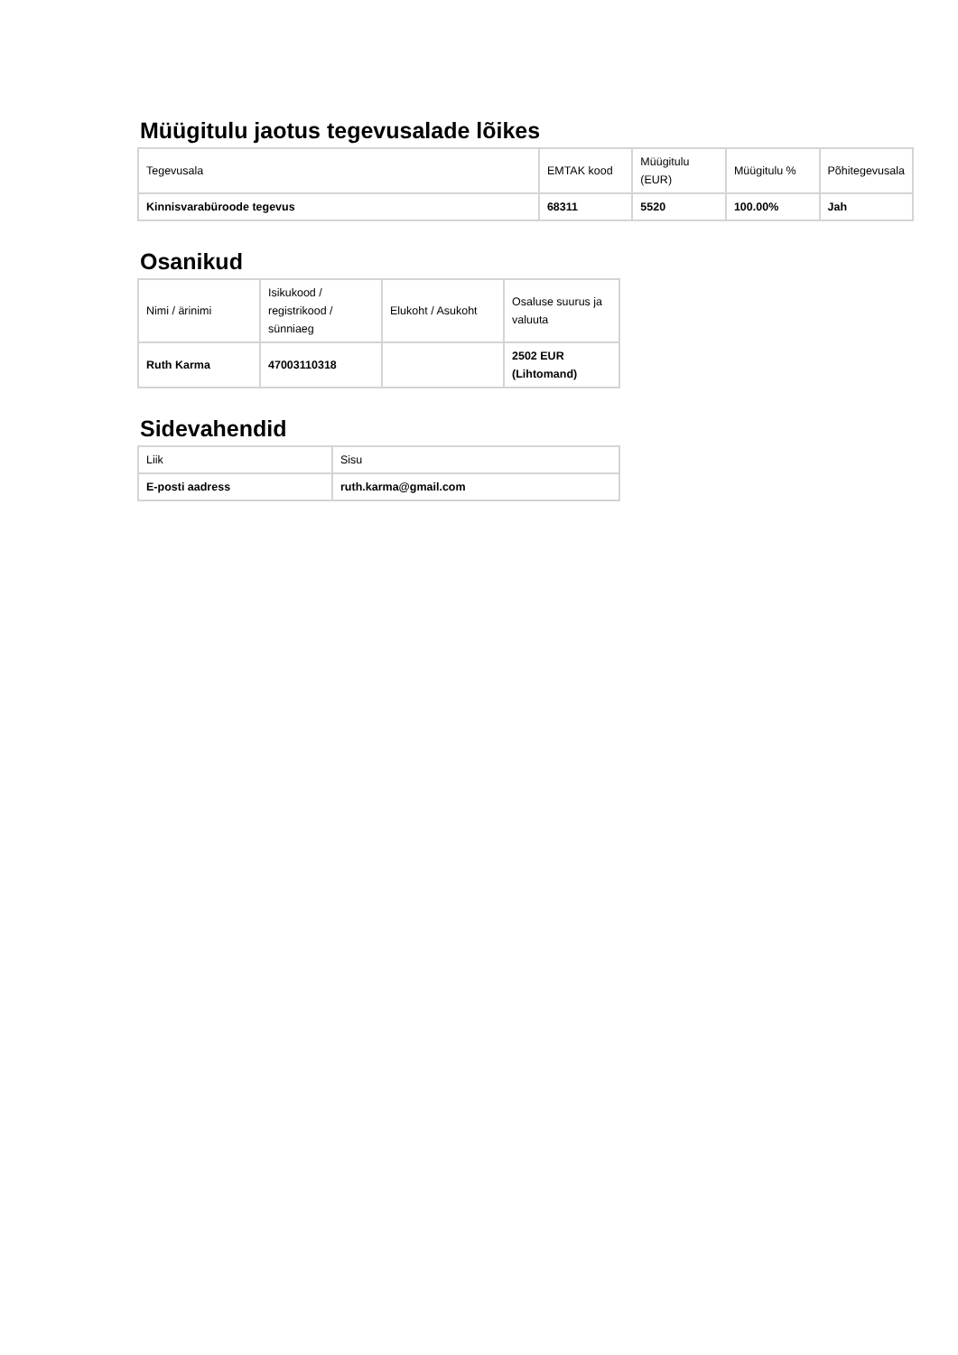Müügitulu jaotus tegevusalade lõikes
| Tegevusala | EMTAK kood | Müügitulu (EUR) | Müügitulu % | Põhitegevusala |
| Kinnisvarabüroode tegevus | 68311 | 5520 | 100.00% | Jah |
Osanikud
| Nimi / ärinimi | Isikukood / registrikood / sünniaeg | Elukoht / Asukoht | Osaluse suurus ja valuuta |
| Ruth Karma | 47003110318 | | 2502 EUR (Lihtomand) |
Sidevahendid
| Liik | Sisu |
| E-posti aadress | ruth.karma@gmail.com |